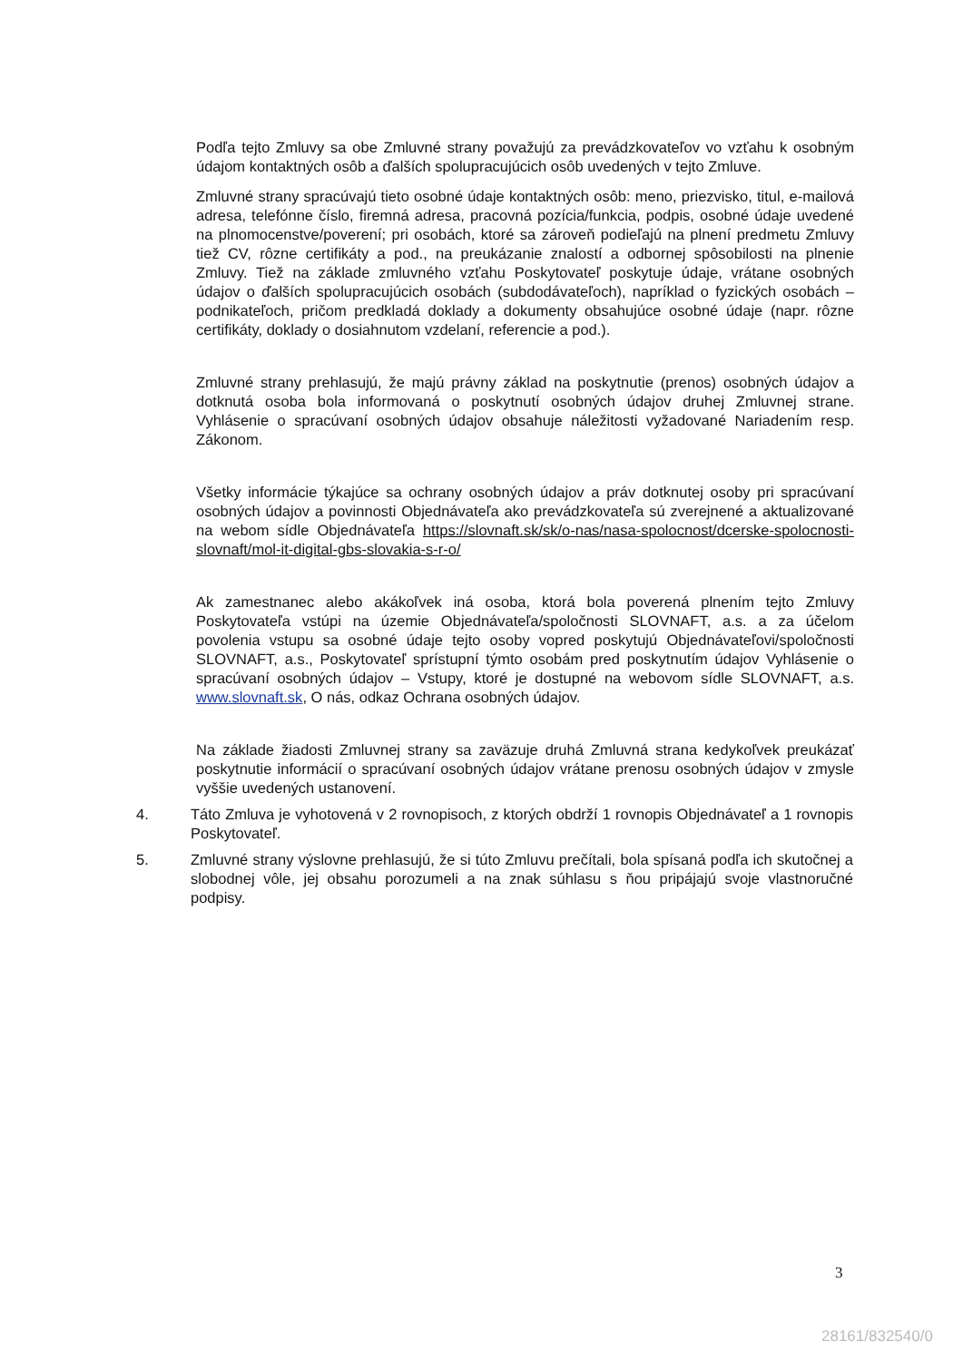Podľa tejto Zmluvy sa obe Zmluvné strany považujú za prevádzkovateľov vo vzťahu k osobným údajom kontaktných osôb a ďalších spolupracujúcich osôb uvedených v tejto Zmluve.
Zmluvné strany spracúvajú tieto osobné údaje kontaktných osôb: meno, priezvisko, titul, e-mailová adresa, telefónne číslo, firemná adresa, pracovná pozícia/funkcia, podpis, osobné údaje uvedené na plnomocenstve/poverení; pri osobách, ktoré sa zároveň podieľajú na plnení predmetu Zmluvy tiež CV, rôzne certifikáty a pod., na preukázanie znalostí a odbornej spôsobilosti na plnenie Zmluvy. Tiež na základe zmluvného vzťahu Poskytovateľ poskytuje údaje, vrátane osobných údajov o ďalších spolupracujúcich osobách (subdodávateľoch), napríklad o fyzických osobách – podnikateľoch, pričom predkladá doklady a dokumenty obsahujúce osobné údaje (napr. rôzne certifikáty, doklady o dosiahnutom vzdelaní, referencie a pod.).
Zmluvné strany prehlasujú, že majú právny základ na poskytnutie (prenos) osobných údajov a dotknutá osoba bola informovaná o poskytnutí osobných údajov druhej Zmluvnej strane. Vyhlásenie o spracúvaní osobných údajov obsahuje náležitosti vyžadované Nariadením resp. Zákonom.
Všetky informácie týkajúce sa ochrany osobných údajov a práv dotknutej osoby pri spracúvaní osobných údajov a povinnosti Objednávateľa ako prevádzkovateľa sú zverejnené a aktualizované na webom sídle Objednávateľa https://slovnaft.sk/sk/o-nas/nasa-spolocnost/dcerske-spolocnosti-slovnaft/mol-it-digital-gbs-slovakia-s-r-o/
Ak zamestnanec alebo akákoľvek iná osoba, ktorá bola poverená plnením tejto Zmluvy Poskytovateľa vstúpi na územie Objednávateľa/spoločnosti SLOVNAFT, a.s. a za účelom povolenia vstupu sa osobné údaje tejto osoby vopred poskytujú Objednávateľovi/spoločnosti SLOVNAFT, a.s., Poskytovateľ sprístupní týmto osobám pred poskytnutím údajov Vyhlásenie o spracúvaní osobných údajov – Vstupy, ktoré je dostupné na webovom sídle SLOVNAFT, a.s. www.slovnaft.sk, O nás, odkaz Ochrana osobných údajov.
Na základe žiadosti Zmluvnej strany sa zaväzuje druhá Zmluvná strana kedykoľvek preukázať poskytnutie informácií o spracúvaní osobných údajov vrátane prenosu osobných údajov v zmysle vyššie uvedených ustanovení.
4. Táto Zmluva je vyhotovená v 2 rovnopisoch, z ktorých obdrží 1 rovnopis Objednávateľ a 1 rovnopis Poskytovateľ.
5. Zmluvné strany výslovne prehlasujú, že si túto Zmluvu prečítali, bola spísaná podľa ich skutočnej a slobodnej vôle, jej obsahu porozumeli a na znak súhlasu s ňou pripájajú svoje vlastnoručné podpisy.
3
28161/832540/0